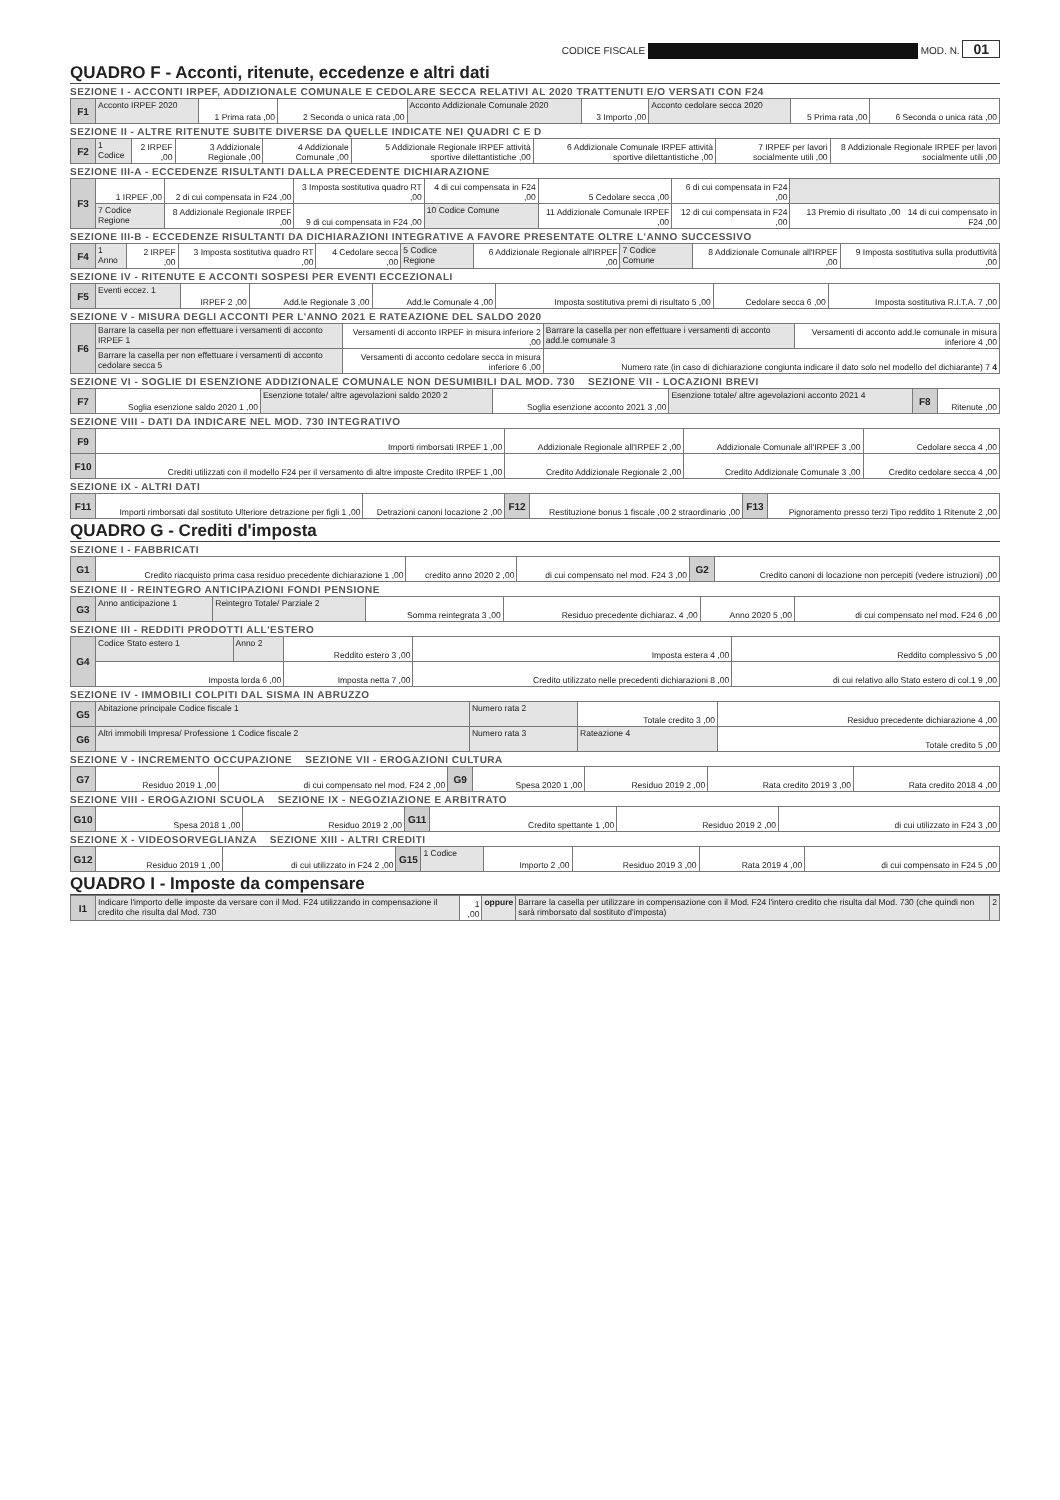CODICE FISCALE MOD. N. 01
QUADRO F - Acconti, ritenute, eccedenze e altri dati
SEZIONE I - ACCONTI IRPEF, ADDIZIONALE COMUNALE E CEDOLARE SECCA RELATIVI AL 2020 TRATTENUTI E/O VERSATI CON F24
| F1 | Acconto IRPEF 2020 | 1 Prima rata ,00 | 2 Seconda o unica rata ,00 | Acconto Addizionale Comunale 2020 | 3 Importo ,00 | Acconto cedolare secca 2020 | 5 Prima rata ,00 | 6 Seconda o unica rata ,00 |
SEZIONE II - ALTRE RITENUTE SUBITE DIVERSE DA QUELLE INDICATE NEI QUADRI C E D
| F2 | 1 Codice | 2 IRPEF ,00 | 3 Addizionale Regionale ,00 | 4 Addizionale Comunale ,00 | 5 Addizionale Regionale IRPEF attività sportive dilettantistiche ,00 | 6 Addizionale Comunale IRPEF attività sportive dilettantistiche ,00 | 7 IRPEF per lavori socialmente utili ,00 | 8 Addizionale Regionale IRPEF per lavori socialmente utili ,00 |
SEZIONE III-A - ECCEDENZE RISULTANTI DALLA PRECEDENTE DICHIARAZIONE
| F3 | 1 IRPEF ,00 | 2 di cui compensata in F24 ,00 | 3 Imposta sostitutiva quadro RT ,00 | 4 di cui compensata in F24 ,00 | 5 Cedolare secca ,00 | 6 di cui compensata in F24 ,00 | |
| | 7 Codice Regione | 8 Addizionale Regionale IRPEF ,00 | 9 di cui compensata in F24 ,00 | 10 Codice Comune | 11 Addizionale Comunale IRPEF ,00 | 12 di cui compensata in F24 ,00 | 13 Premio di risultato ,00 14 di cui compensato in F24 ,00 |
SEZIONE III-B - ECCEDENZE RISULTANTI DA DICHIARAZIONI INTEGRATIVE A FAVORE PRESENTATE OLTRE L'ANNO SUCCESSIVO
| F4 | 1 Anno | 2 IRPEF ,00 | 3 Imposta sostitutiva quadro RT ,00 | 4 Cedolare secca ,00 | 5 Codice Regione | 6 Addizionale Regionale all'IRPEF ,00 | 7 Codice Comune | 8 Addizionale Comunale all'IRPEF ,00 | 9 Imposta sostitutiva sulla produttività ,00 |
SEZIONE IV - RITENUTE E ACCONTI SOSPESI PER EVENTI ECCEZIONALI
| F5 | Eventi eccez. 1 | IRPEF 2 ,00 | Add.le Regionale 3 ,00 | Add.le Comunale 4 ,00 | Imposta sostitutiva premi di risultato 5 ,00 | Cedolare secca 6 ,00 | Imposta sostitutiva R.I.T.A. 7 ,00 |
SEZIONE V - MISURA DEGLI ACCONTI PER L'ANNO 2021 E RATEAZIONE DEL SALDO 2020
| F6 | Barrare la casella per non effettuare i versamenti di acconto IRPEF 1 | Versamenti di acconto IRPEF in misura inferiore 2 ,00 | Barrare la casella per non effettuare i versamenti di acconto add.le comunale 3 | Versamenti di acconto add.le comunale in misura inferiore 4 ,00 |
| | Barrare la casella per non effettuare i versamenti di acconto cedolare secca 5 | Versamenti di acconto cedolare secca in misura inferiore 6 ,00 | Numero rate (in caso di dichiarazione congiunta indicare il dato solo nel modello del dichiarante) 7 4 | |
SEZIONE VI - SOGLIE DI ESENZIONE ADDIZIONALE COMUNALE NON DESUMIBILI DAL MOD. 730 SEZIONE VII - LOCAZIONI BREVI
| F7 | Soglia esenzione saldo 2020 1 ,00 | Esenzione totale/ altre agevolazioni saldo 2020 2 | Soglia esenzione acconto 2021 3 ,00 | Esenzione totale/ altre agevolazioni acconto 2021 4 | F8 | Ritenute ,00 |
SEZIONE VIII - DATI DA INDICARE NEL MOD. 730 INTEGRATIVO
| F9 | Importi rimborsati IRPEF 1 ,00 | Addizionale Regionale all'IRPEF 2 ,00 | Addizionale Comunale all'IRPEF 3 ,00 | Cedolare secca 4 ,00 |
| F10 | Crediti utilizzati con il modello F24 per il versamento di altre imposte Credito IRPEF 1 ,00 | Credito Addizionale Regionale 2 ,00 | Credito Addizionale Comunale 3 ,00 | Credito cedolare secca 4 ,00 |
SEZIONE IX - ALTRI DATI
| F11 | Importi rimborsati dal sostituto Ulteriore detrazione per figli 1 ,00 | Detrazioni canoni locazione 2 ,00 | F12 | Restituzione bonus 1 fiscale ,00 2 straordinario ,00 | F13 | Pignoramento presso terzi Tipo reddito 1 Ritenute 2 ,00 |
QUADRO G - Crediti d'imposta
SEZIONE I - FABBRICATI
| G1 | Credito riacquisto prima casa residuo precedente dichiarazione 1 ,00 | credito anno 2020 2 ,00 | di cui compensato nel mod. F24 3 ,00 | G2 | Credito canoni di locazione non percepiti (vedere istruzioni) ,00 |
SEZIONE II - REINTEGRO ANTICIPAZIONI FONDI PENSIONE
| G3 | Anno anticipazione 1 | Reintegro Totale/ Parziale 2 | Somma reintegrata 3 ,00 | Residuo precedente dichiaraz. 4 ,00 | Anno 2020 5 ,00 | di cui compensato nel mod. F24 6 ,00 |
SEZIONE III - REDDITI PRODOTTI ALL'ESTERO
| G4 | Codice Stato estero 1 | Anno 2 | Reddito estero 3 ,00 | Imposta estera 4 ,00 | Reddito complessivo 5 ,00 |
| | Imposta lorda 6 ,00 | | Imposta netta 7 ,00 | Credito utilizzato nelle precedenti dichiarazioni 8 ,00 | di cui relativo allo Stato estero di col.1 9 ,00 |
SEZIONE IV - IMMOBILI COLPITI DAL SISMA IN ABRUZZO
| G5 | Abitazione principale Codice fiscale 1 | Numero rata 2 | Totale credito 3 ,00 | Residuo precedente dichiarazione 4 ,00 |
| G6 | Altri immobili Impresa/ Professione 1 Codice fiscale 2 | Numero rata 3 | Rateazione 4 | Totale credito 5 ,00 |
SEZIONE V - INCREMENTO OCCUPAZIONE SEZIONE VII - EROGAZIONI CULTURA
| G7 | Residuo 2019 1 ,00 | di cui compensato nel mod. F24 2 ,00 | G9 | Spesa 2020 1 ,00 | Residuo 2019 2 ,00 | Rata credito 2019 3 ,00 | Rata credito 2018 4 ,00 |
SEZIONE VIII - EROGAZIONI SCUOLA SEZIONE IX - NEGOZIAZIONE E ARBITRATO
| G10 | Spesa 2018 1 ,00 | Residuo 2019 2 ,00 | G11 | Credito spettante 1 ,00 | Residuo 2019 2 ,00 | di cui utilizzato in F24 3 ,00 |
SEZIONE X - VIDEOSORVEGLIANZA SEZIONE XIII - ALTRI CREDITI
| G12 | Residuo 2019 1 ,00 | di cui utilizzato in F24 2 ,00 | G15 | 1 Codice | Importo 2 ,00 | Residuo 2019 3 ,00 | Rata 2019 4 ,00 | di cui compensato in F24 5 ,00 |
QUADRO I - Imposte da compensare
| I1 | Indicare l'importo delle imposte da versare con il Mod. F24 utilizzando in compensazione il credito che risulta dal Mod. 730 | 1 ,00 | oppure | Barrare la casella per utilizzare in compensazione con il Mod. F24 l'intero credito che risulta dal Mod. 730 (che quindi non sarà rimborsato dal sostituto d'imposta) | 2 |